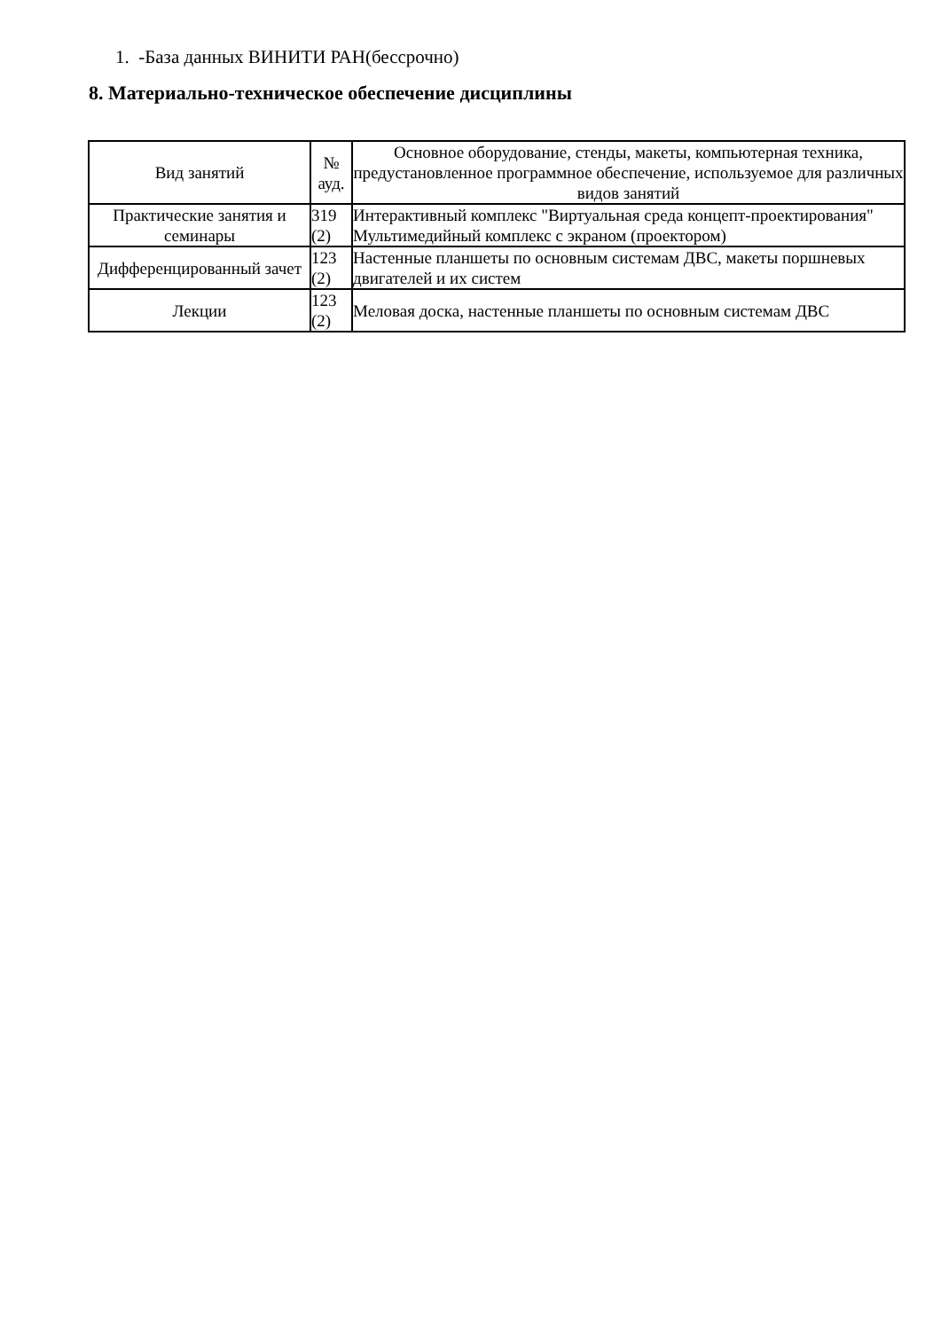1. -База данных ВИНИТИ РАН(бессрочно)
8. Материально-техническое обеспечение дисциплины
| Вид занятий | № ауд. | Основное оборудование, стенды, макеты, компьютерная техника, предустановленное программное обеспечение, используемое для различных видов занятий |
| --- | --- | --- |
| Практические занятия и семинары | 319 (2) | Интерактивный комплекс "Виртуальная среда концепт-проектирования" Мультимедийный комплекс с экраном (проектором) |
| Дифференцированный зачет | 123 (2) | Настенные планшеты по основным системам ДВС, макеты поршневых двигателей и их систем |
| Лекции | 123 (2) | Меловая доска, настенные планшеты по основным системам ДВС |